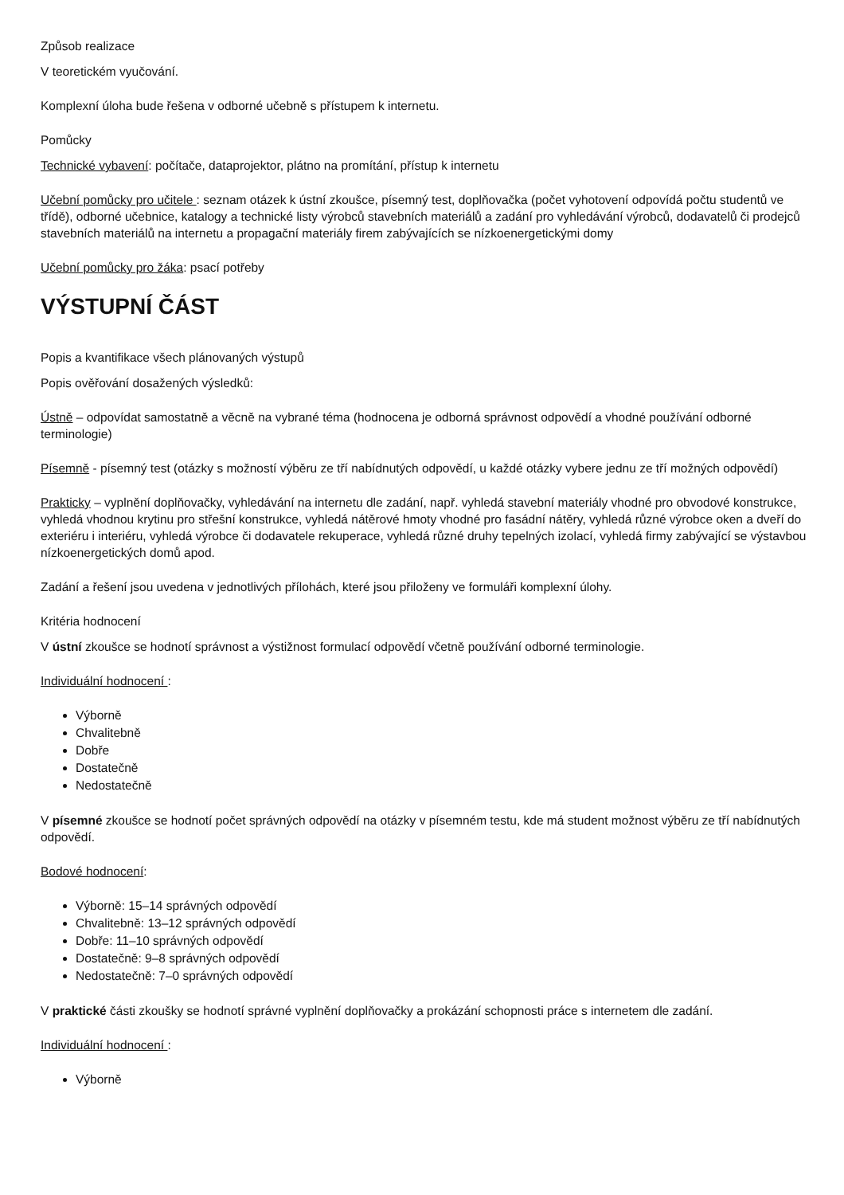Způsob realizace
V teoretickém vyučování.
Komplexní úloha bude řešena v odborné učebně s přístupem k internetu.
Pomůcky
Technické vybavení: počítače, dataprojektor, plátno na promítání, přístup k internetu
Učební pomůcky pro učitele : seznam otázek k ústní zkoušce, písemný test, doplňovačka (počet vyhotovení odpovídá počtu studentů ve třídě), odborné učebnice, katalogy a technické listy výrobců stavebních materiálů a zadání pro vyhledávání výrobců, dodavatelů či prodejců stavebních materiálů na internetu a propagační materiály firem zabývajících se nízkoenergetickými domy
Učební pomůcky pro žáka: psací potřeby
VÝSTUPNÍ ČÁST
Popis a kvantifikace všech plánovaných výstupů
Popis ověřování dosažených výsledků:
Ústně – odpovídat samostatně a věcně na vybrané téma (hodnocena je odborná správnost odpovědí a vhodné používání odborné terminologie)
Písemně - písemný test (otázky s možností výběru ze tří nabídnutých odpovědí, u každé otázky vybere jednu ze tří možných odpovědí)
Prakticky – vyplnění doplňovačky, vyhledávání na internetu dle zadání, např. vyhledá stavební materiály vhodné pro obvodové konstrukce, vyhledá vhodnou krytinu pro střešní konstrukce, vyhledá nátěrové hmoty vhodné pro fasádní nátěry, vyhledá různé výrobce oken a dveří do exteriéru i interiéru, vyhledá výrobce či dodavatele rekuperace, vyhledá různé druhy tepelných izolací, vyhledá firmy zabývající se výstavbou nízkoenergetických domů apod.
Zadání a řešení jsou uvedena v jednotlivých přílohách, které jsou přiloženy ve formuláři komplexní úlohy.
Kritéria hodnocení
V ústní zkoušce se hodnotí správnost a výstižnost formulací odpovědí včetně používání odborné terminologie.
Individuální hodnocení :
Výborně
Chvalitebně
Dobře
Dostatečně
Nedostatečně
V písemné zkoušce se hodnotí počet správných odpovědí na otázky v písemném testu, kde má student možnost výběru ze tří nabídnutých odpovědí.
Bodové hodnocení:
Výborně: 15–14 správných odpovědí
Chvalitebně: 13–12 správných odpovědí
Dobře: 11–10 správných odpovědí
Dostatečně: 9–8 správných odpovědí
Nedostatečně: 7–0 správných odpovědí
V praktické části zkoušky se hodnotí správné vyplnění doplňovačky a prokázání schopnosti práce s internetem dle zadání.
Individuální hodnocení :
Výborně